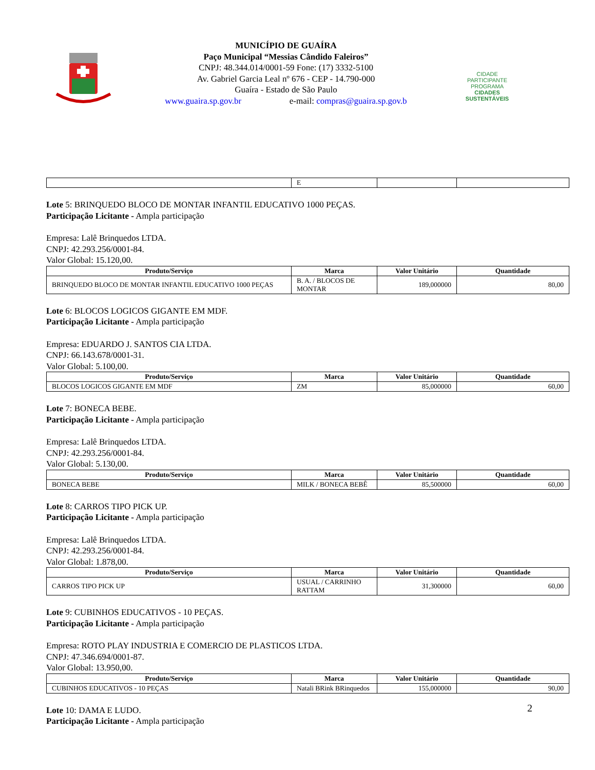MUNICÍPIO DE GUAÍRA
Paço Municipal “Messias Cândido Faleiros”
CNPJ: 48.344.014/0001-59 Fone: (17) 3332-5100
Av. Gabriel Garcia Leal nº 676 - CEP - 14.790-000
Guaíra - Estado de São Paulo
www.guaira.sp.gov.br e-mail: compras@guaira.sp.gov.b
CIDADE PARTICIPANTE
PROGRAMA
CIDADES
SUSTENTÁVEIS
| | E | | |
Lote 5: BRINQUEDO BLOCO DE MONTAR INFANTIL EDUCATIVO 1000 PEÇAS.
Participação Licitante - Ampla participação
Empresa: Lalê Brinquedos LTDA.
CNPJ: 42.293.256/0001-84.
Valor Global: 15.120,00.
| Produto/Serviço | Marca | Valor Unitário | Quantidade |
| --- | --- | --- | --- |
| BRINQUEDO BLOCO DE MONTAR INFANTIL EDUCATIVO 1000 PEÇAS | B. A. / BLOCOS DE MONTAR | 189,000000 | 80,00 |
Lote 6: BLOCOS LOGICOS GIGANTE EM MDF.
Participação Licitante - Ampla participação
Empresa: EDUARDO J. SANTOS CIA LTDA.
CNPJ: 66.143.678/0001-31.
Valor Global: 5.100,00.
| Produto/Serviço | Marca | Valor Unitário | Quantidade |
| --- | --- | --- | --- |
| BLOCOS LOGICOS GIGANTE EM MDF | ZM | 85,000000 | 60,00 |
Lote 7: BONECA BEBE.
Participação Licitante - Ampla participação
Empresa: Lalê Brinquedos LTDA.
CNPJ: 42.293.256/0001-84.
Valor Global: 5.130,00.
| Produto/Serviço | Marca | Valor Unitário | Quantidade |
| --- | --- | --- | --- |
| BONECA BEBE | MILK / BONECA BEBÊ | 85,500000 | 60,00 |
Lote 8: CARROS TIPO PICK UP.
Participação Licitante - Ampla participação
Empresa: Lalê Brinquedos LTDA.
CNPJ: 42.293.256/0001-84.
Valor Global: 1.878,00.
| Produto/Serviço | Marca | Valor Unitário | Quantidade |
| --- | --- | --- | --- |
| CARROS TIPO PICK UP | USUAL / CARRINHO RATTAM | 31,300000 | 60,00 |
Lote 9: CUBINHOS EDUCATIVOS - 10 PEÇAS.
Participação Licitante - Ampla participação
Empresa: ROTO PLAY INDUSTRIA E COMERCIO DE PLASTICOS LTDA.
CNPJ: 47.346.694/0001-87.
Valor Global: 13.950,00.
| Produto/Serviço | Marca | Valor Unitário | Quantidade |
| --- | --- | --- | --- |
| CUBINHOS EDUCATIVOS - 10 PEÇAS | Natali BRink BRinquedos | 155,000000 | 90,00 |
Lote 10: DAMA E LUDO.
Participação Licitante - Ampla participação
2